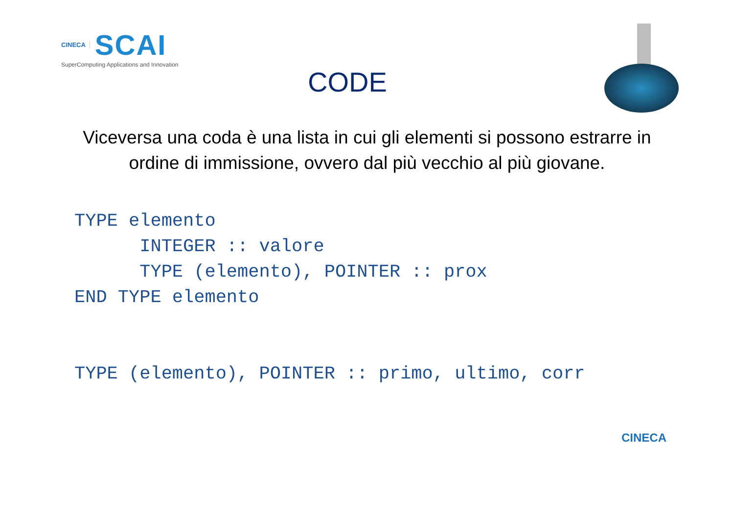CINECA SCAI
SuperComputing Applications and Innovation
CODE
Viceversa una coda è una lista in cui gli elementi si possono estrarre in ordine di immissione, ovvero dal più vecchio al più giovane.
TYPE elemento
      INTEGER :: valore
      TYPE (elemento), POINTER :: prox
END TYPE elemento


TYPE (elemento), POINTER :: primo, ultimo, corr
CINECA